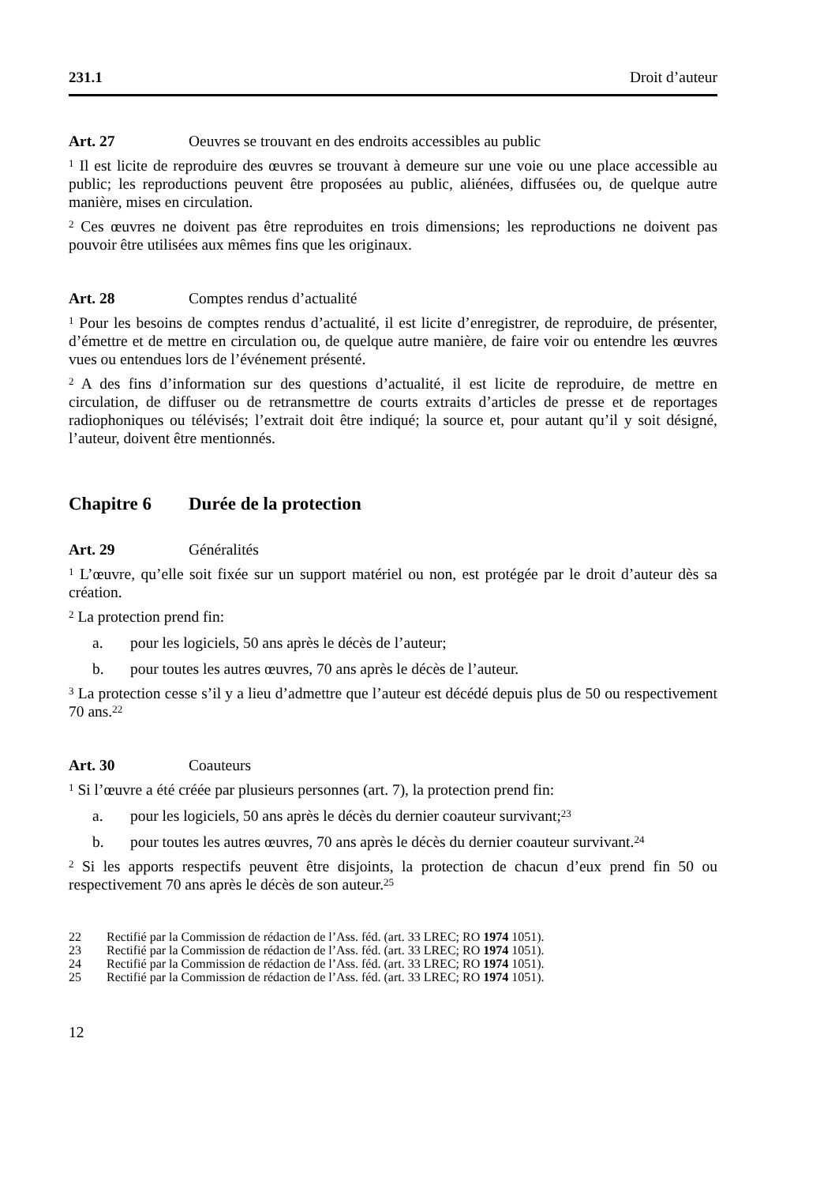231.1 Droit d’auteur
Art. 27 Oeuvres se trouvant en des endroits accessibles au public
<sup>1</sup> Il est licite de reproduire des œuvres se trouvant à demeure sur une voie ou une place accessible au public; les reproductions peuvent être proposées au public, aliénées, diffusées ou, de quelque autre manière, mises en circulation.
<sup>2</sup> Ces œuvres ne doivent pas être reproduites en trois dimensions; les reproductions ne doivent pas pouvoir être utilisées aux mêmes fins que les originaux.
Art. 28 Comptes rendus d’actualité
<sup>1</sup> Pour les besoins de comptes rendus d’actualité, il est licite d’enregistrer, de reproduire, de présenter, d’émettre et de mettre en circulation ou, de quelque autre manière, de faire voir ou entendre les œuvres vues ou entendues lors de l’événement présenté.
<sup>2</sup> A des fins d’information sur des questions d’actualité, il est licite de reproduire, de mettre en circulation, de diffuser ou de retransmettre de courts extraits d’articles de presse et de reportages radiophoniques ou télévisés; l’extrait doit être indiqué; la source et, pour autant qu’il y soit désigné, l’auteur, doivent être mentionnés.
Chapitre 6 Durée de la protection
Art. 29 Généralités
<sup>1</sup> L’œuvre, qu’elle soit fixée sur un support matériel ou non, est protégée par le droit d’auteur dès sa création.
<sup>2</sup> La protection prend fin:
a. pour les logiciels, 50 ans après le décès de l’auteur;
b. pour toutes les autres œuvres, 70 ans après le décès de l’auteur.
<sup>3</sup> La protection cesse s’il y a lieu d’admettre que l’auteur est décédé depuis plus de 50 ou respectivement 70 ans.<sup>22</sup>
Art. 30 Coauteurs
<sup>1</sup> Si l’œuvre a été créée par plusieurs personnes (art. 7), la protection prend fin:
a. pour les logiciels, 50 ans après le décès du dernier coauteur survivant;<sup>23</sup>
b. pour toutes les autres œuvres, 70 ans après le décès du dernier coauteur survivant.<sup>24</sup>
<sup>2</sup> Si les apports respectifs peuvent être disjoints, la protection de chacun d’eux prend fin 50 ou respectivement 70 ans après le décès de son auteur.<sup>25</sup>
22 Rectifié par la Commission de rédaction de l’Ass. féd. (art. 33 LREC; RO 1974 1051).
23 Rectifié par la Commission de rédaction de l’Ass. féd. (art. 33 LREC; RO 1974 1051).
24 Rectifié par la Commission de rédaction de l’Ass. féd. (art. 33 LREC; RO 1974 1051).
25 Rectifié par la Commission de rédaction de l’Ass. féd. (art. 33 LREC; RO 1974 1051).
12